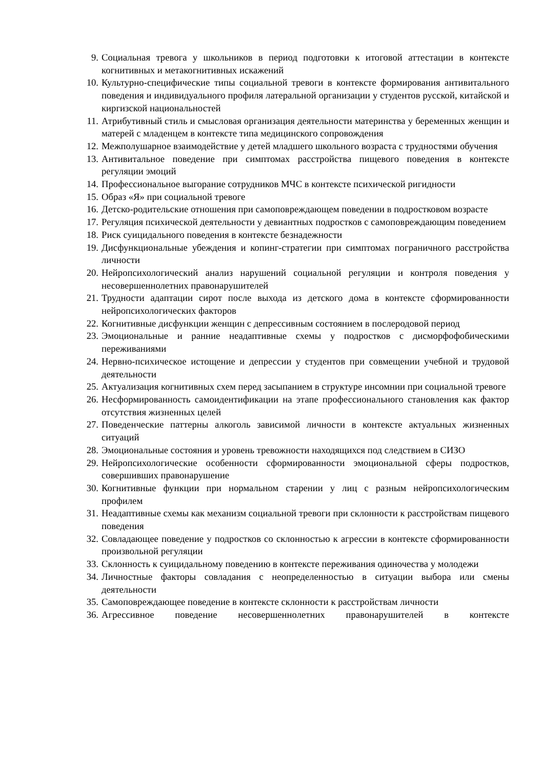9. Социальная тревога у школьников в период подготовки к итоговой аттестации в контексте когнитивных и метакогнитивных искажений
10. Культурно-специфические типы социальной тревоги в контексте формирования антивитального поведения и индивидуального профиля латеральной организации у студентов русской, китайской и киргизской национальностей
11. Атрибутивный стиль и смысловая организация деятельности материнства у беременных женщин и матерей с младенцем в контексте типа медицинского сопровождения
12. Межполушарное взаимодействие у детей младшего школьного возраста с трудностями обучения
13. Антивитальное поведение при симптомах расстройства пищевого поведения в контексте регуляции эмоций
14. Профессиональное выгорание сотрудников МЧС в контексте психической ригидности
15. Образ «Я» при социальной тревоге
16. Детско-родительские отношения при самоповреждающем поведении в подростковом возрасте
17. Регуляция психической деятельности у девиантных подростков с самоповреждающим поведением
18. Риск суицидального поведения в контексте безнадежности
19. Дисфункциональные убеждения и копинг-стратегии при симптомах пограничного расстройства личности
20. Нейропсихологический анализ нарушений социальной регуляции и контроля поведения у несовершеннолетних правонарушителей
21. Трудности адаптации сирот после выхода из детского дома в контексте сформированности нейропсихологических факторов
22. Когнитивные дисфункции женщин с депрессивным состоянием в послеродовой период
23. Эмоциональные и ранние неадаптивные схемы у подростков с дисморфофобическими переживаниями
24. Нервно-психическое истощение и депрессии у студентов при совмещении учебной и трудовой деятельности
25. Актуализация когнитивных схем перед засыпанием в структуре инсомнии при социальной тревоге
26. Несформированность самоидентификации на этапе профессионального становления как фактор отсутствия жизненных целей
27. Поведенческие паттерны алкоголь зависимой личности в контексте актуальных жизненных ситуаций
28. Эмоциональные состояния и уровень тревожности находящихся под следствием в СИЗО
29. Нейропсихологические особенности сформированности эмоциональной сферы подростков, совершивших правонарушение
30. Когнитивные функции при нормальном старении у лиц с разным нейропсихологическим профилем
31. Неадаптивные схемы как механизм социальной тревоги при склонности к расстройствам пищевого поведения
32. Совладающее поведение у подростков со склонностью к агрессии в контексте сформированности произвольной регуляции
33. Склонность к суицидальному поведению в контексте переживания одиночества у молодежи
34. Личностные факторы совладания с неопределенностью в ситуации выбора или смены деятельности
35. Самоповреждающее поведение в контексте склонности к расстройствам личности
36. Агрессивное поведение несовершеннолетних правонарушителей в контексте